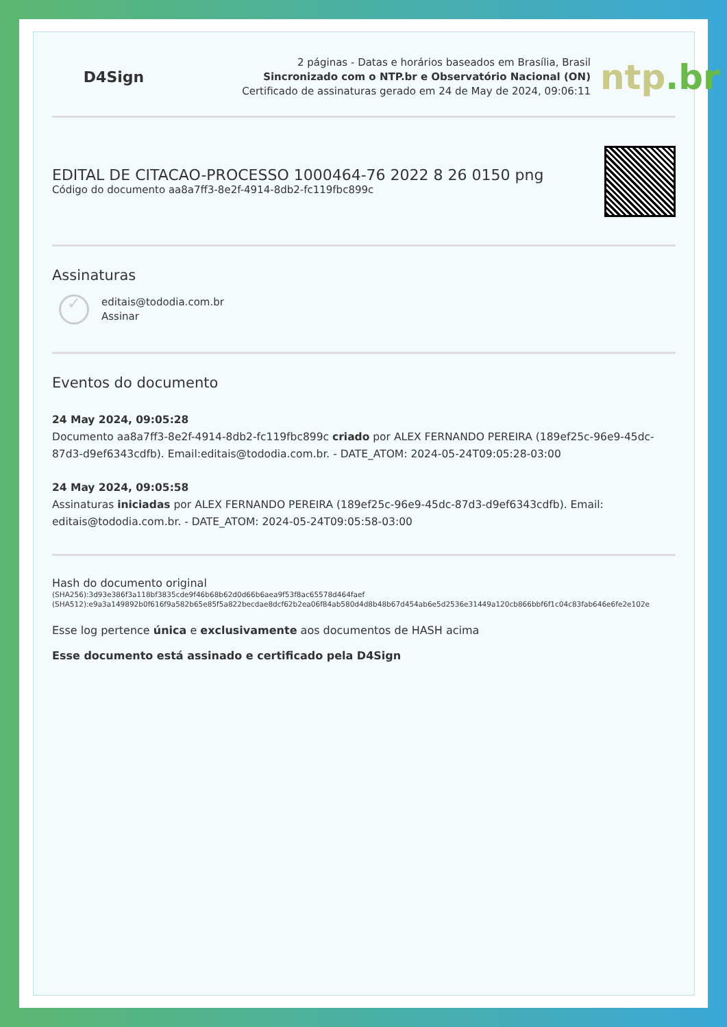D4Sign
2 páginas - Datas e horários baseados em Brasília, Brasil
Sincronizado com o NTP.br e Observatório Nacional (ON)
Certificado de assinaturas gerado em 24 de May de 2024, 09:06:11
ntp.br
EDITAL DE CITACAO-PROCESSO 1000464-76 2022 8 26 0150 png
Código do documento aa8a7ff3-8e2f-4914-8db2-fc119fbc899c
Assinaturas
✓
editais@tododia.com.br
Assinar
Eventos do documento
24 May 2024, 09:05:28
Documento aa8a7ff3-8e2f-4914-8db2-fc119fbc899c criado por ALEX FERNANDO PEREIRA (189ef25c-96e9-45dc-87d3-d9ef6343cdfb). Email:editais@tododia.com.br. - DATE_ATOM: 2024-05-24T09:05:28-03:00
24 May 2024, 09:05:58
Assinaturas iniciadas por ALEX FERNANDO PEREIRA (189ef25c-96e9-45dc-87d3-d9ef6343cdfb). Email: editais@tododia.com.br. - DATE_ATOM: 2024-05-24T09:05:58-03:00
Hash do documento original
(SHA256):3d93e386f3a118bf3835cde9f46b68b62d0d66b6aea9f53f8ac65578d464faef
(SHA512):e9a3a149892b0f616f9a582b65e85f5a822becdae8dcf62b2ea06f84ab580d4d8b48b67d454ab6e5d2536e31449a120cb866bbf6f1c04c83fab646e6fe2e102e
Esse log pertence única e exclusivamente aos documentos de HASH acima
Esse documento está assinado e certificado pela D4Sign